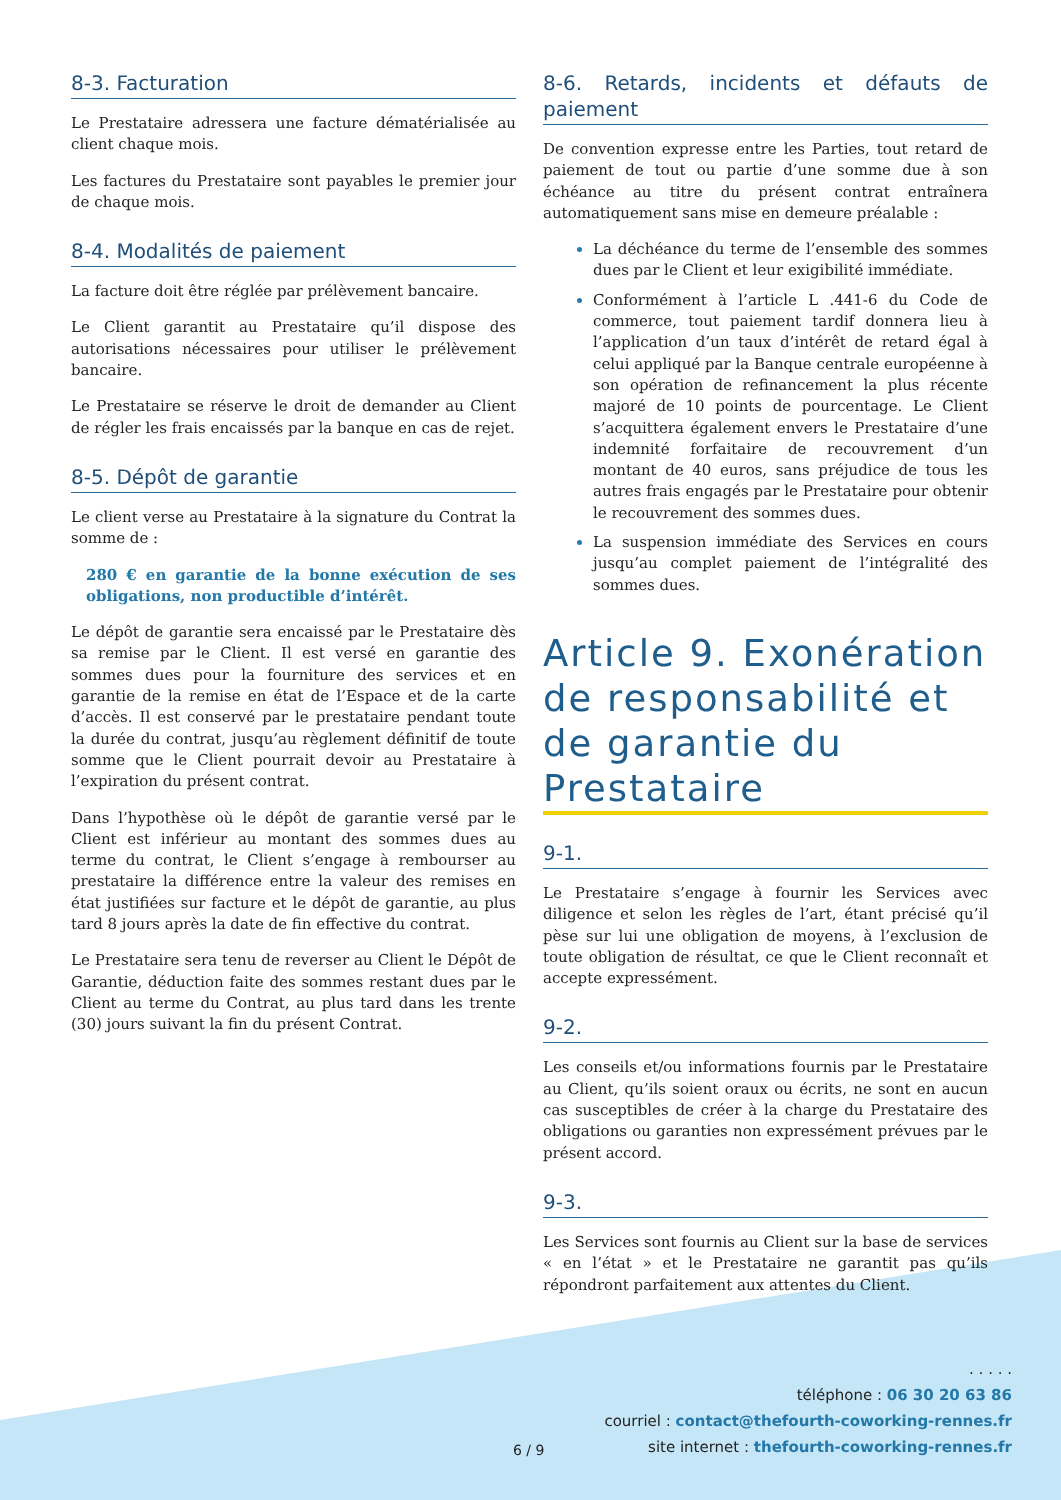8-3. Facturation
Le Prestataire adressera une facture dématérialisée au client chaque mois.
Les factures du Prestataire sont payables le premier jour de chaque mois.
8-4. Modalités de paiement
La facture doit être réglée par prélèvement bancaire.
Le Client garantit au Prestataire qu’il dispose des autorisations nécessaires pour utiliser le prélèvement bancaire.
Le Prestataire se réserve le droit de demander au Client de régler les frais encaissés par la banque en cas de rejet.
8-5. Dépôt de garantie
Le client verse au Prestataire à la signature du Contrat la somme de :
280 € en garantie de la bonne exécution de ses obligations, non productible d’intérêt.
Le dépôt de garantie sera encaissé par le Prestataire dès sa remise par le Client. Il est versé en garantie des sommes dues pour la fourniture des services et en garantie de la remise en état de l’Espace et de la carte d’accès. Il est conservé par le prestataire pendant toute la durée du contrat, jusqu’au règlement définitif de toute somme que le Client pourrait devoir au Prestataire à l’expiration du présent contrat.
Dans l’hypothèse où le dépôt de garantie versé par le Client est inférieur au montant des sommes dues au terme du contrat, le Client s’engage à rembourser au prestataire la différence entre la valeur des remises en état justifiées sur facture et le dépôt de garantie, au plus tard 8 jours après la date de fin effective du contrat.
Le Prestataire sera tenu de reverser au Client le Dépôt de Garantie, déduction faite des sommes restant dues par le Client au terme du Contrat, au plus tard dans les trente (30) jours suivant la fin du présent Contrat.
8-6. Retards, incidents et défauts de paiement
De convention expresse entre les Parties, tout retard de paiement de tout ou partie d’une somme due à son échéance au titre du présent contrat entraînera automatiquement sans mise en demeure préalable :
La déchéance du terme de l’ensemble des sommes dues par le Client et leur exigibilité immédiate.
Conformément à l’article L .441-6 du Code de commerce, tout paiement tardif donnera lieu à l’application d’un taux d’intérêt de retard égal à celui appliqué par la Banque centrale européenne à son opération de refinancement la plus récente majoré de 10 points de pourcentage. Le Client s’acquittera également envers le Prestataire d’une indemnité forfaitaire de recouvrement d’un montant de 40 euros, sans préjudice de tous les autres frais engagés par le Prestataire pour obtenir le recouvrement des sommes dues.
La suspension immédiate des Services en cours jusqu’au complet paiement de l’intégralité des sommes dues.
Article 9. Exonération de responsabilité et de garantie du Prestataire
9-1.
Le Prestataire s’engage à fournir les Services avec diligence et selon les règles de l’art, étant précisé qu’il pèse sur lui une obligation de moyens, à l’exclusion de toute obligation de résultat, ce que le Client reconnaît et accepte expressément.
9-2.
Les conseils et/ou informations fournis par le Prestataire au Client, qu’ils soient oraux ou écrits, ne sont en aucun cas susceptibles de créer à la charge du Prestataire des obligations ou garanties non expressément prévues par le présent accord.
9-3.
Les Services sont fournis au Client sur la base de services « en l’état » et le Prestataire ne garantit pas qu’ils répondront parfaitement aux attentes du Client.
6 / 9
. . . . .
téléphone : 06 30 20 63 86
courriel : contact@thefourth-coworking-rennes.fr
site internet : thefourth-coworking-rennes.fr